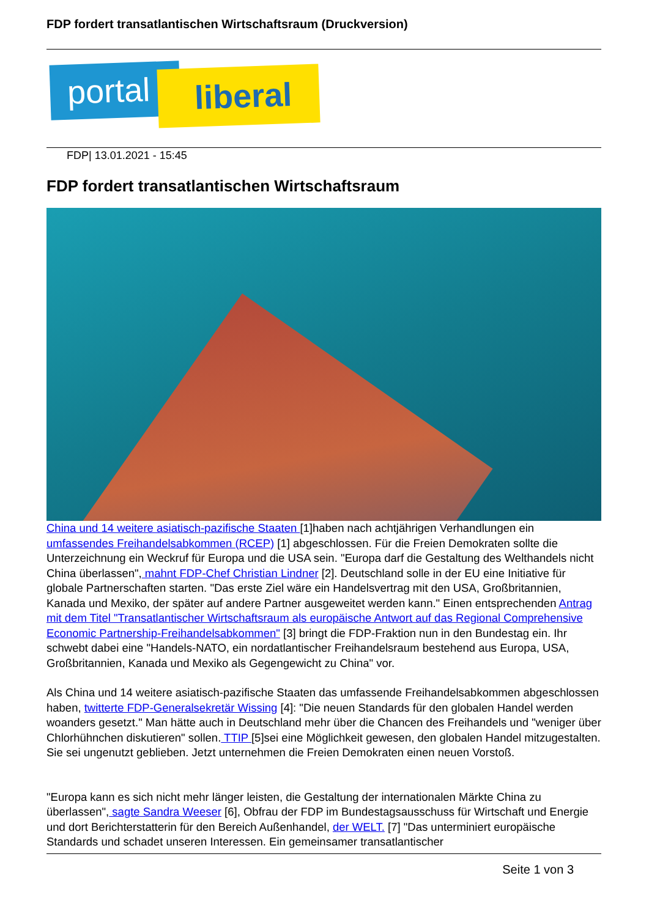FDP fordert transatlantischen Wirtschaftsraum (Druckversion)
portal liberal
FDP| 13.01.2021 - 15:45
FDP fordert transatlantischen Wirtschaftsraum
China und 14 weitere asiatisch-pazifische Staaten [1]haben nach achtjährigen Verhandlungen ein umfassendes Freihandelsabkommen (RCEP) [1] abgeschlossen. Für die Freien Demokraten sollte die Unterzeichnung ein Weckruf für Europa und die USA sein. "Europa darf die Gestaltung des Welthandels nicht China überlassen", mahnt FDP-Chef Christian Lindner [2]. Deutschland solle in der EU eine Initiative für globale Partnerschaften starten. "Das erste Ziel wäre ein Handelsvertrag mit den USA, Großbritannien, Kanada und Mexiko, der später auf andere Partner ausgeweitet werden kann." Einen entsprechenden Antrag mit dem Titel "Transatlantischer Wirtschaftsraum als europäische Antwort auf das Regional Comprehensive Economic Partnership-Freihandelsabkommen" [3] bringt die FDP-Fraktion nun in den Bundestag ein. Ihr schwebt dabei eine "Handels-NATO, ein nordatlantischer Freihandelsraum bestehend aus Europa, USA, Großbritannien, Kanada und Mexiko als Gegengewicht zu China" vor.
Als China und 14 weitere asiatisch-pazifische Staaten das umfassende Freihandelsabkommen abgeschlossen haben, twitterte FDP-Generalsekretär Wissing [4]: "Die neuen Standards für den globalen Handel werden woanders gesetzt." Man hätte auch in Deutschland mehr über die Chancen des Freihandels und "weniger über Chlorhühnchen diskutieren" sollen. TTIP [5]sei eine Möglichkeit gewesen, den globalen Handel mitzugestalten. Sie sei ungenutzt geblieben. Jetzt unternehmen die Freien Demokraten einen neuen Vorstoß.
"Europa kann es sich nicht mehr länger leisten, die Gestaltung der internationalen Märkte China zu überlassen", sagte Sandra Weeser [6], Obfrau der FDP im Bundestagsausschuss für Wirtschaft und Energie und dort Berichterstatterin für den Bereich Außenhandel, der WELT. [7] "Das unterminiert europäische Standards und schadet unseren Interessen. Ein gemeinsamer transatlantischer
Seite 1 von 3